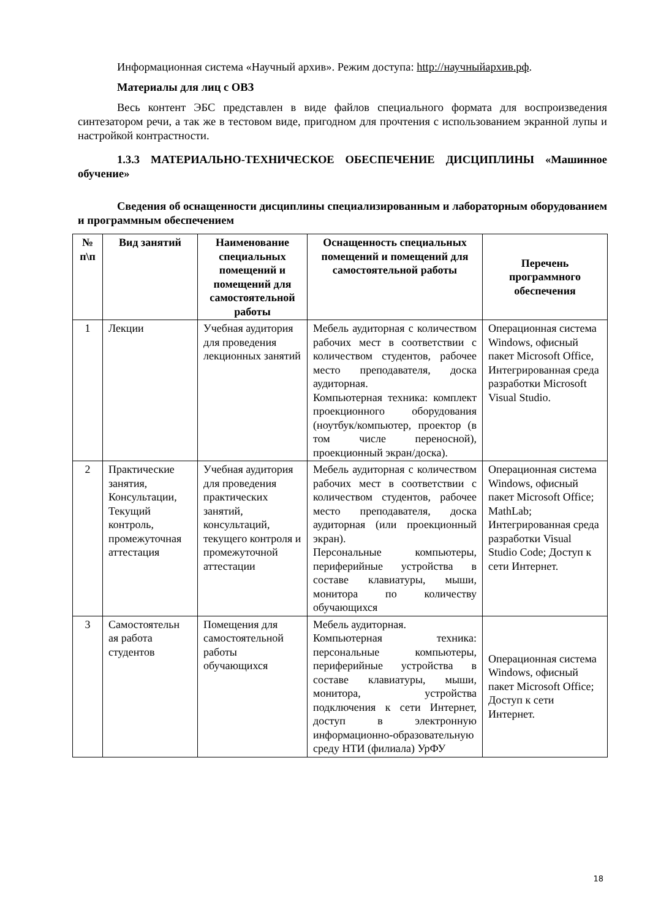Информационная система «Научный архив». Режим доступа: http://научныйархив.рф.
Материалы для лиц с ОВЗ
Весь контент ЭБС представлен в виде файлов специального формата для воспроизведения синтезатором речи, а так же в тестовом виде, пригодном для прочтения с использованием экранной лупы и настройкой контрастности.
1.3.3 МАТЕРИАЛЬНО-ТЕХНИЧЕСКОЕ ОБЕСПЕЧЕНИЕ ДИСЦИПЛИНЫ «Машинное обучение»
Сведения об оснащенности дисциплины специализированным и лабораторным оборудованием и программным обеспечением
| № п\п | Вид занятий | Наименование специальных помещений и помещений для самостоятельной работы | Оснащенность специальных помещений и помещений для самостоятельной работы | Перечень программного обеспечения |
| --- | --- | --- | --- | --- |
| 1 | Лекции | Учебная аудитория для проведения лекционных занятий | Мебель аудиторная с количеством рабочих мест в соответствии с количеством студентов, рабочее место преподавателя, доска аудиторная. Компьютерная техника: комплект проекционного оборудования (ноутбук/компьютер, проектор (в том числе переносной), проекционный экран/доска). | Операционная система Windows, офисный пакет Microsoft Office, Интегрированная среда разработки Microsoft Visual Studio. |
| 2 | Практические занятия, Консультации, Текущий контроль, промежуточная аттестация | Учебная аудитория для проведения практических занятий, консультаций, текущего контроля и промежуточной аттестации | Мебель аудиторная с количеством рабочих мест в соответствии с количеством студентов, рабочее место преподавателя, доска аудиторная (или проекционный экран). Персональные компьютеры, периферийные устройства в составе клавиатуры, мыши, монитора по количеству обучающихся | Операционная система Windows, офисный пакет Microsoft Office; MathLab; Интегрированная среда разработки Visual Studio Code; Доступ к сети Интернет. |
| 3 | Самостоятельн ая работа студентов | Помещения для самостоятельной работы обучающихся | Мебель аудиторная. Компьютерная техника: персональные компьютеры, периферийные устройства в составе клавиатуры, мыши, монитора, устройства подключения к сети Интернет, доступ в электронную информационно-образовательную среду НТИ (филиала) УрФУ | Операционная система Windows, офисный пакет Microsoft Office; Доступ к сети Интернет. |
18